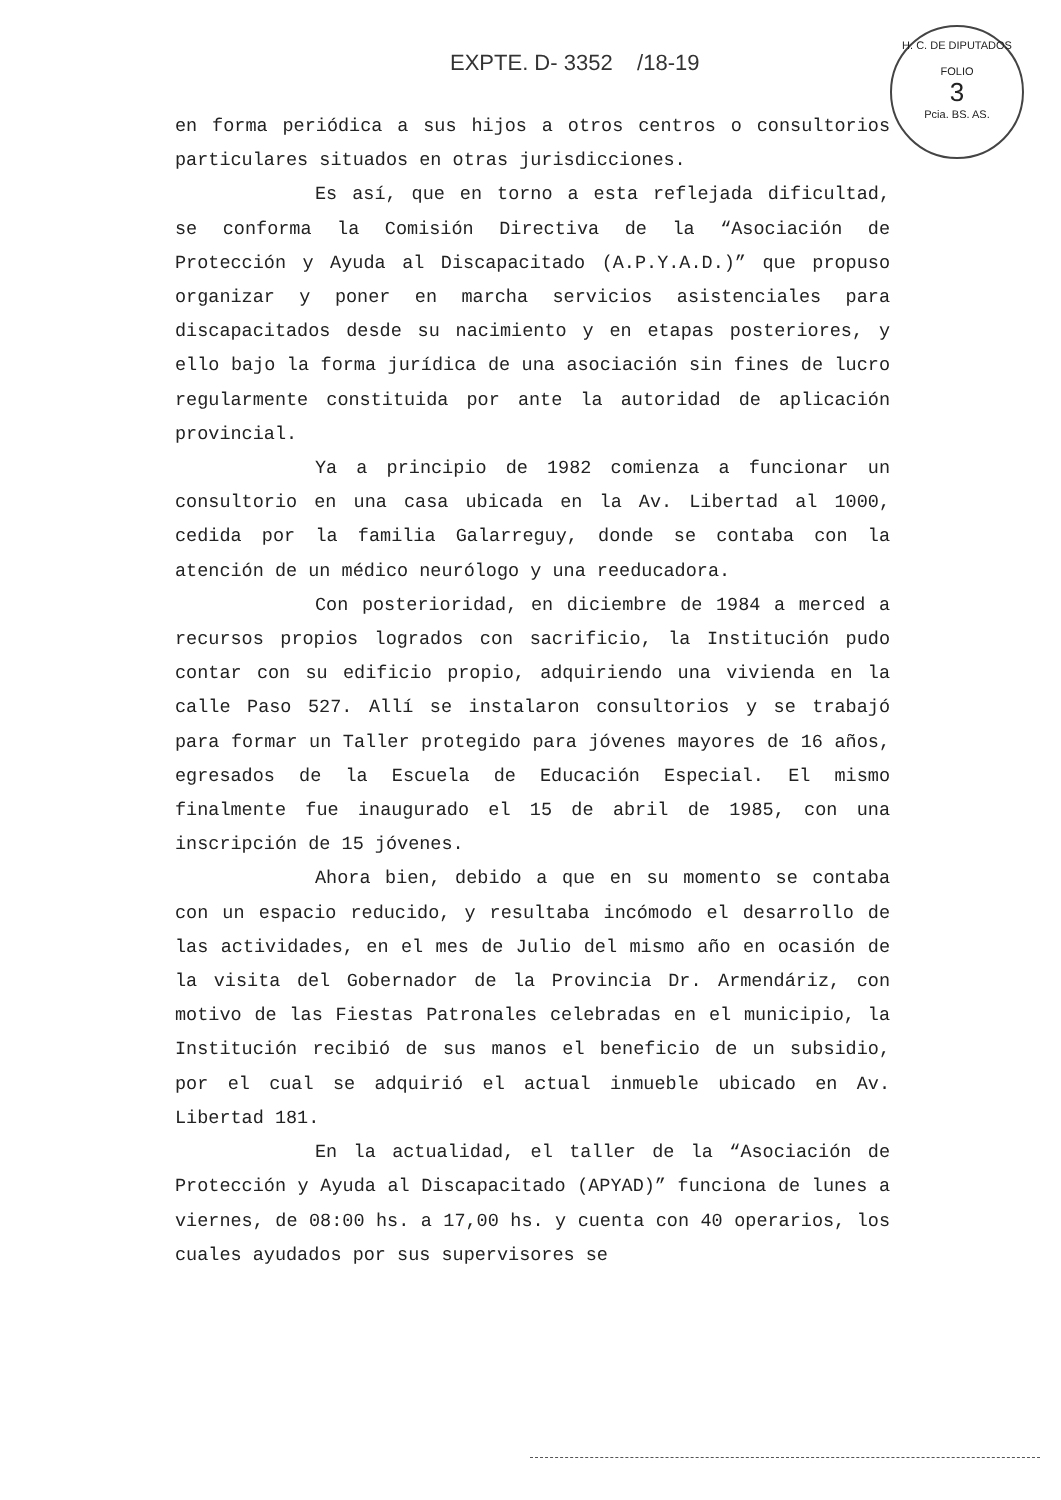EXPTE. D- 3352 /18-19
H. C. DE DIPUTADOS
FOLIO
3
Pcia. BS. AS.
en forma periódica a sus hijos a otros centros o consultorios particulares situados en otras jurisdicciones.
Es así, que en torno a esta reflejada dificultad, se conforma la Comisión Directiva de la “Asociación de Protección y Ayuda al Discapacitado (A.P.Y.A.D.)” que propuso organizar y poner en marcha servicios asistenciales para discapacitados desde su nacimiento y en etapas posteriores, y ello bajo la forma jurídica de una asociación sin fines de lucro regularmente constituida por ante la autoridad de aplicación provincial.
Ya a principio de 1982 comienza a funcionar un consultorio en una casa ubicada en la Av. Libertad al 1000, cedida por la familia Galarreguy, donde se contaba con la atención de un médico neurólogo y una reeducadora.
Con posterioridad, en diciembre de 1984 a merced a recursos propios logrados con sacrificio, la Institución pudo contar con su edificio propio, adquiriendo una vivienda en la calle Paso 527. Allí se instalaron consultorios y se trabajó para formar un Taller protegido para jóvenes mayores de 16 años, egresados de la Escuela de Educación Especial. El mismo finalmente fue inaugurado el 15 de abril de 1985, con una inscripción de 15 jóvenes.
Ahora bien, debido a que en su momento se contaba con un espacio reducido, y resultaba incómodo el desarrollo de las actividades, en el mes de Julio del mismo año en ocasión de la visita del Gobernador de la Provincia Dr. Armendáriz, con motivo de las Fiestas Patronales celebradas en el municipio, la Institución recibió de sus manos el beneficio de un subsidio, por el cual se adquirió el actual inmueble ubicado en Av. Libertad 181.
En la actualidad, el taller de la “Asociación de Protección y Ayuda al Discapacitado (APYAD)” funciona de lunes a viernes, de 08:00 hs. a 17,00 hs. y cuenta con 40 operarios, los cuales ayudados por sus supervisores se